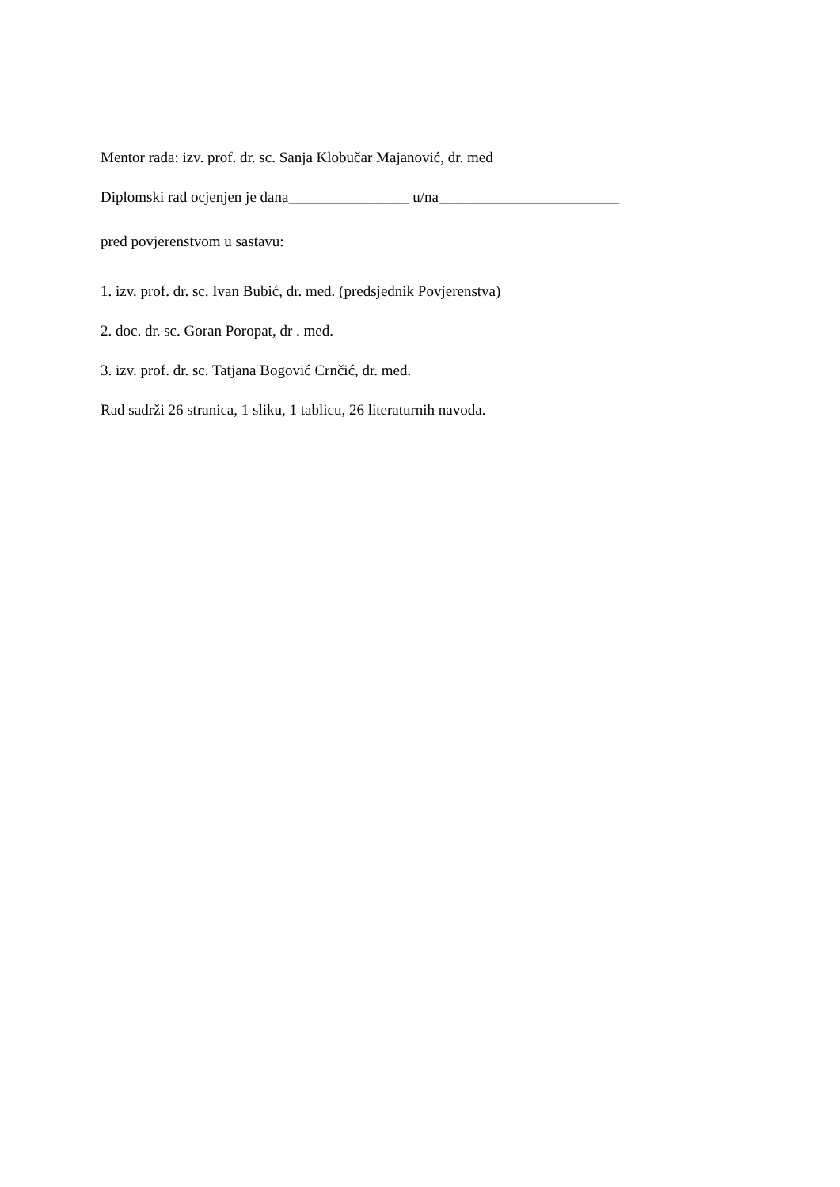Mentor rada: izv. prof. dr. sc. Sanja Klobučar Majanović, dr. med
Diplomski rad ocjenjen je dana________________ u/na________________________
pred povjerenstvom u sastavu:
1. izv. prof. dr. sc. Ivan Bubić, dr. med. (predsjednik Povjerenstva)
2. doc. dr. sc. Goran Poropat, dr . med.
3. izv. prof. dr. sc. Tatjana Bogović Crnčić, dr. med.
Rad sadrži 26 stranica, 1 sliku, 1 tablicu, 26 literaturnih navoda.